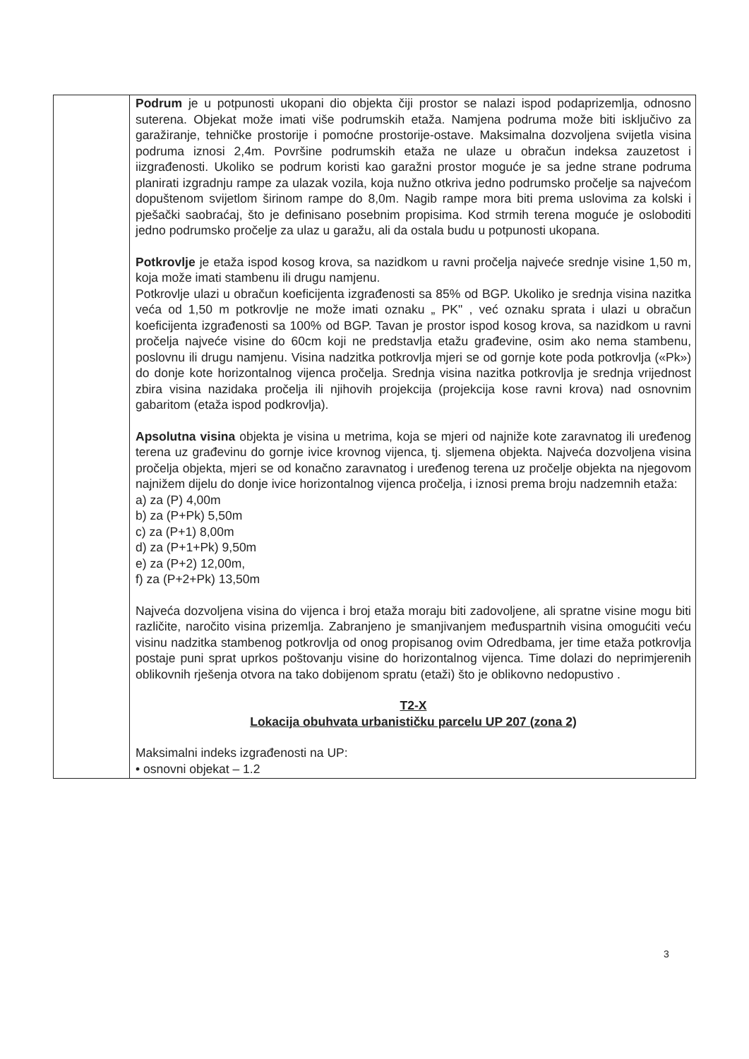| | Podrum je u potpunosti ukopani dio objekta čiji prostor se nalazi ispod podaprizemlja, odnosno suterena. Objekat može imati više podrumskih etaža. Namjena podruma može biti isključivo za garažiranje, tehničke prostorije i pomoćne prostorije-ostave. Maksimalna dozvoljena svijetla visina podruma iznosi 2,4m. Površine podrumskih etaža ne ulaze u obračun indeksa zauzetost i iizgrađenosti. Ukoliko se podrum koristi kao garažni prostor moguće je sa jedne strane podruma planirati izgradnju rampe za ulazak vozila, koja nužno otkriva jedno podrumsko pročelje sa najvećom dopuštenom svijetlom širinom rampe do 8,0m. Nagib rampe mora biti prema uslovima za kolski i pješački saobraćaj, što je definisano posebnim propisima. Kod strmih terena moguće je osloboditi jedno podrumsko pročelje za ulaz u garažu, ali da ostala budu u potpunosti ukopana. Potkrovlje je etaža ispod kosog krova, sa nazidkom u ravni pročelja najveće srednje visine 1,50 m, koja može imati stambenu ili drugu namjenu. Potkrovlje ulazi u obračun koeficijenta izgrađenosti sa 85% od BGP. Ukoliko je srednja visina nazitka veća od 1,50 m potkrovlje ne može imati oznaku „ PK" , već oznaku sprata i ulazi u obračun koeficijenta izgrađenosti sa 100% od BGP. Tavan je prostor ispod kosog krova, sa nazidkom u ravni pročelja najveće visine do 60cm koji ne predstavlja etažu građevine, osim ako nema stambenu, poslovnu ili drugu namjenu. Visina nadzitka potkrovlja mjeri se od gornje kote poda potkrovlja («Pk») do donje kote horizontalnog vijenca pročelja. Srednja visina nazitka potkrovlja je srednja vrijednost zbira visina nazidaka pročelja ili njihovih projekcija (projekcija kose ravni krova) nad osnovnim gabaritom (etaža ispod podkrovlja). Apsolutna visina objekta je visina u metrima, koja se mjeri od najniže kote zaravnatog ili uređenog terena uz građevinu do gornje ivice krovnog vijenca, tj. sljemena objekta. Najveća dozvoljena visina pročelja objekta, mjeri se od konačno zaravnatog i uređenog terena uz pročelje objekta na njegovom najnižem dijelu do donje ivice horizontalnog vijenca pročelja, i iznosi prema broju nadzemnih etaža: a) za (P) 4,00m b) za (P+Pk) 5,50m c) za (P+1) 8,00m d) za (P+1+Pk) 9,50m e) za (P+2) 12,00m, f) za (P+2+Pk) 13,50m Najveća dozvoljena visina do vijenca i broj etaža moraju biti zadovoljene, ali spratne visine mogu biti različite, naročito visina prizemlja. Zabranjeno je smanjivanjem međuspartnih visina omogućiti veću visinu nadzitka stambenog potkrovlja od onog propisanog ovim Odredbama, jer time etaža potkrovlja postaje puni sprat uprkos poštovanju visine do horizontalnog vijenca. Time dolazi do neprimjerenih oblikovnih rješenja otvora na tako dobijenom spratu (etaži) što je oblikovno nedopustivo . T2-X Lokacija obuhvata urbanističku parcelu UP 207 (zona 2) Maksimalni indeks izgrađenosti na UP: • osnovni objekat – 1.2 |
3